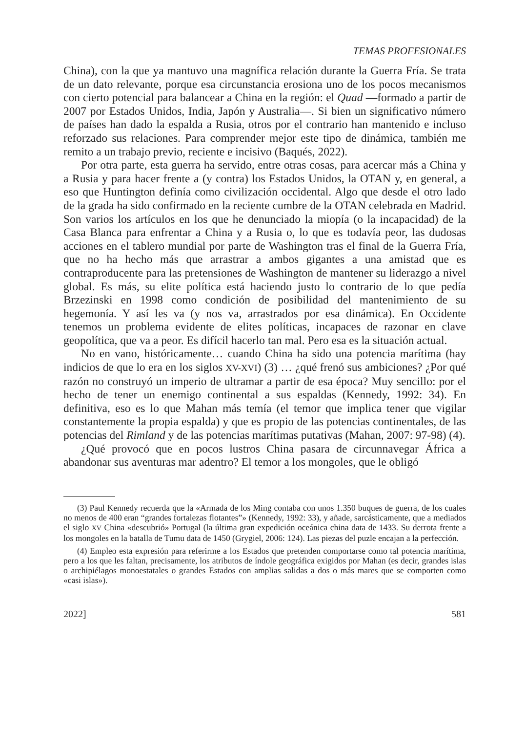TEMAS PROFESIONALES
China), con la que ya mantuvo una magnífica relación durante la Guerra Fría. Se trata de un dato relevante, porque esa circunstancia erosiona uno de los pocos mecanismos con cierto potencial para balancear a China en la región: el Quad —formado a partir de 2007 por Estados Unidos, India, Japón y Australia—. Si bien un significativo número de países han dado la espalda a Rusia, otros por el contrario han mantenido e incluso reforzado sus relaciones. Para comprender mejor este tipo de dinámica, también me remito a un trabajo previo, reciente e incisivo (Baqués, 2022).
Por otra parte, esta guerra ha servido, entre otras cosas, para acercar más a China y a Rusia y para hacer frente a (y contra) los Estados Unidos, la OTAN y, en general, a eso que Huntington definía como civilización occidental. Algo que desde el otro lado de la grada ha sido confirmado en la reciente cumbre de la OTAN celebrada en Madrid. Son varios los artículos en los que he denunciado la miopía (o la incapacidad) de la Casa Blanca para enfrentar a China y a Rusia o, lo que es todavía peor, las dudosas acciones en el tablero mundial por parte de Washington tras el final de la Guerra Fría, que no ha hecho más que arrastrar a ambos gigantes a una amistad que es contraproducente para las pretensiones de Washington de mantener su liderazgo a nivel global. Es más, su elite política está haciendo justo lo contrario de lo que pedía Brzezinski en 1998 como condición de posibilidad del mantenimiento de su hegemonía. Y así les va (y nos va, arrastrados por esa dinámica). En Occidente tenemos un problema evidente de elites políticas, incapaces de razonar en clave geopolítica, que va a peor. Es difícil hacerlo tan mal. Pero esa es la situación actual.
No en vano, históricamente… cuando China ha sido una potencia marítima (hay indicios de que lo era en los siglos XV-XVI) (3) … ¿qué frenó sus ambiciones? ¿Por qué razón no construyó un imperio de ultramar a partir de esa época? Muy sencillo: por el hecho de tener un enemigo continental a sus espaldas (Kennedy, 1992: 34). En definitiva, eso es lo que Mahan más temía (el temor que implica tener que vigilar constantemente la propia espalda) y que es propio de las potencias continentales, de las potencias del Rimland y de las potencias marítimas putativas (Mahan, 2007: 97-98) (4).
¿Qué provocó que en pocos lustros China pasara de circunnavegar África a abandonar sus aventuras mar adentro? El temor a los mongoles, que le obligó
(3) Paul Kennedy recuerda que la «Armada de los Ming contaba con unos 1.350 buques de guerra, de los cuales no menos de 400 eran “grandes fortalezas flotantes”» (Kennedy, 1992: 33), y añade, sarcásticamente, que a mediados el siglo XV China «descubrió» Portugal (la última gran expedición oceánica china data de 1433. Su derrota frente a los mongoles en la batalla de Tumu data de 1450 (Grygiel, 2006: 124). Las piezas del puzle encajan a la perfección.
(4) Empleo esta expresión para referirme a los Estados que pretenden comportarse como tal potencia marítima, pero a los que les faltan, precisamente, los atributos de índole geográfica exigidos por Mahan (es decir, grandes islas o archipiélagos monoestatales o grandes Estados con amplias salidas a dos o más mares que se comporten como «casi islas»).
2022] 581